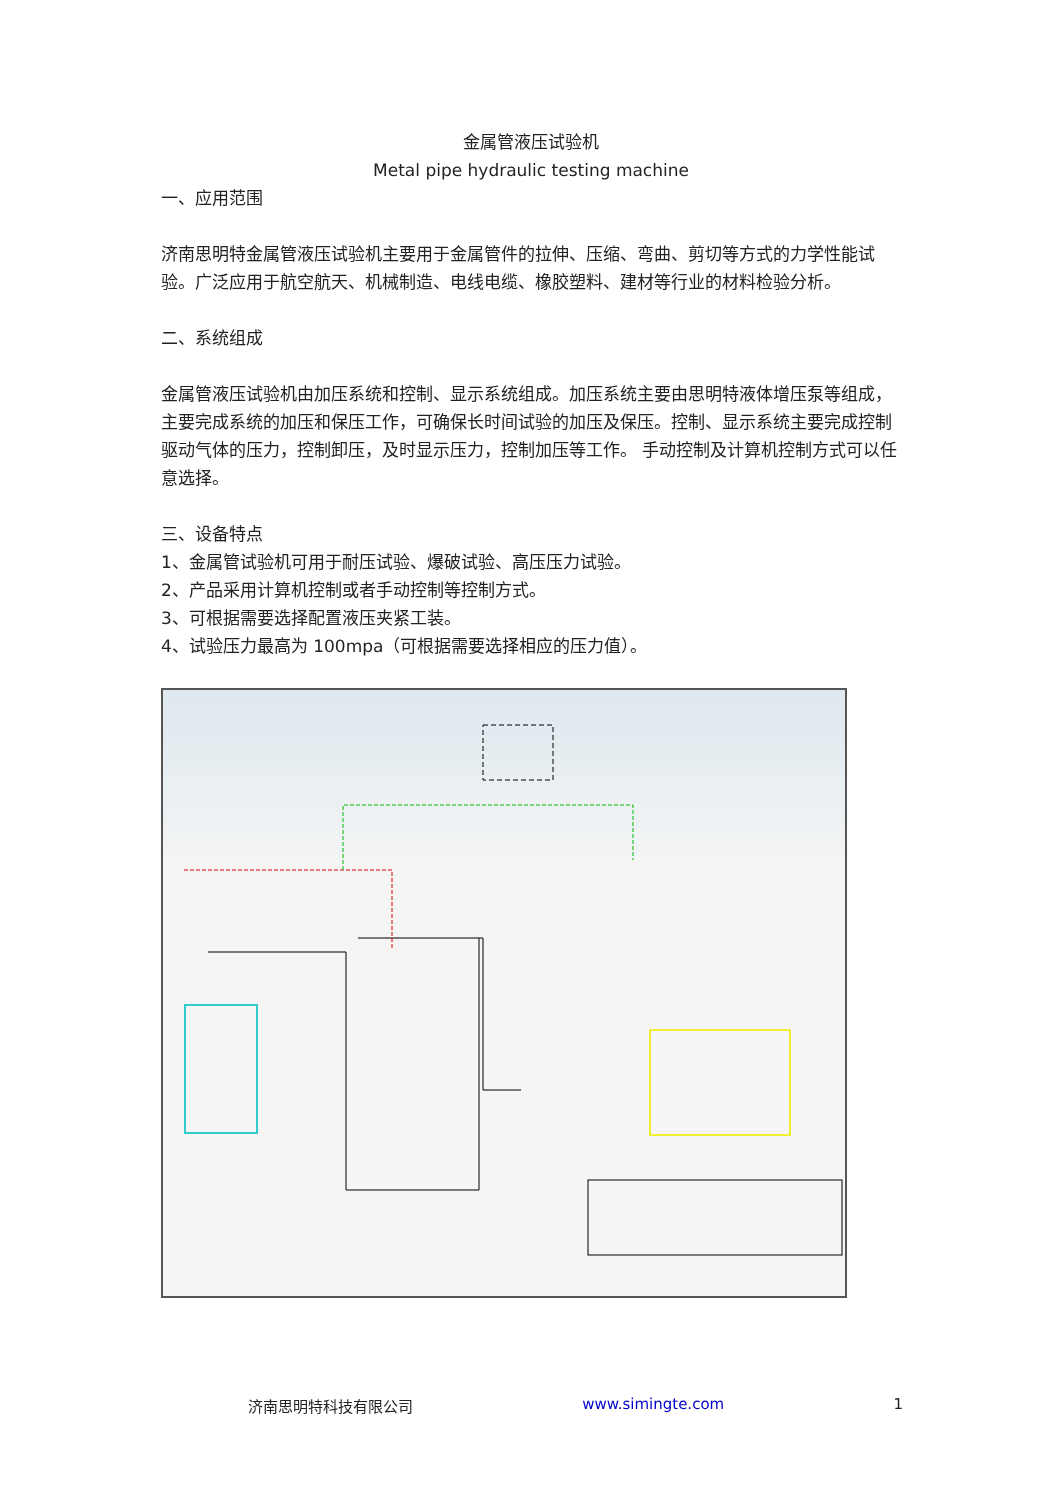金属管液压试验机
Metal pipe hydraulic testing machine
一、应用范围
济南思明特金属管液压试验机主要用于金属管件的拉伸、压缩、弯曲、剪切等方式的力学性能试验。广泛应用于航空航天、机械制造、电线电缆、橡胶塑料、建材等行业的材料检验分析。
二、系统组成
金属管液压试验机由加压系统和控制、显示系统组成。加压系统主要由思明特液体增压泵等组成，主要完成系统的加压和保压工作，可确保长时间试验的加压及保压。控制、显示系统主要完成控制驱动气体的压力，控制卸压，及时显示压力，控制加压等工作。 手动控制及计算机控制方式可以任意选择。
三、设备特点
1、金属管试验机可用于耐压试验、爆破试验、高压压力试验。
2、产品采用计算机控制或者手动控制等控制方式。
3、可根据需要选择配置液压夹紧工装。
4、试验压力最高为 100mpa（可根据需要选择相应的压力值）。
济南思明特科技有限公司 www.simingte.com 1